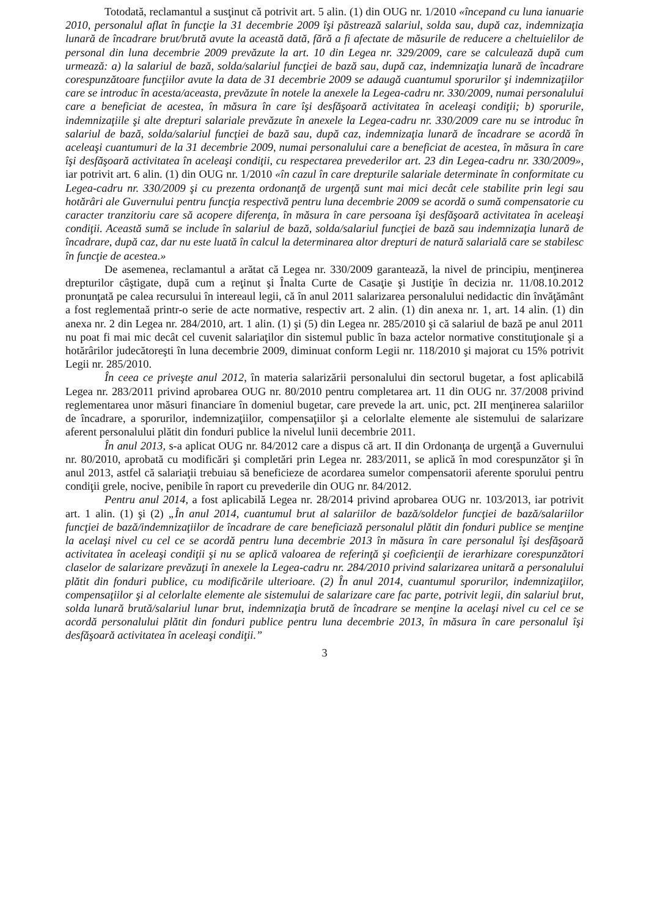Totodată, reclamantul a susţinut că potrivit art. 5 alin. (1) din OUG nr. 1/2010 «începand cu luna ianuarie 2010, personalul aflat în funcţie la 31 decembrie 2009 îşi păstrează salariul, solda sau, după caz, indemnizaţia lunară de încadrare brut/brută avute la această dată, fără a fi afectate de măsurile de reducere a cheltuielilor de personal din luna decembrie 2009 prevăzute la art. 10 din Legea nr. 329/2009, care se calculează după cum urmează: a) la salariul de bază, solda/salariul funcţiei de bază sau, după caz, indemnizaţia lunară de încadrare corespunzătoare funcţiilor avute la data de 31 decembrie 2009 se adaugă cuantumul sporurilor şi indemnizaţiilor care se introduc în acesta/aceasta, prevăzute în notele la anexele la Legea-cadru nr. 330/2009, numai personalului care a beneficiat de acestea, în măsura în care îşi desfăşoară activitatea în aceleaşi condiţii; b) sporurile, indemnizaţiile şi alte drepturi salariale prevăzute în anexele la Legea-cadru nr. 330/2009 care nu se introduc în salariul de bază, solda/salariul funcţiei de bază sau, după caz, indemnizaţia lunară de încadrare se acordă în aceleaşi cuantumuri de la 31 decembrie 2009, numai personalului care a beneficiat de acestea, în măsura în care îşi desfăşoară activitatea în aceleaşi condiţii, cu respectarea prevederilor art. 23 din Legea-cadru nr. 330/2009», iar potrivit art. 6 alin. (1) din OUG nr. 1/2010 «în cazul în care drepturile salariale determinate în conformitate cu Legea-cadru nr. 330/2009 şi cu prezenta ordonanţă de urgenţă sunt mai mici decât cele stabilite prin legi sau hotărâri ale Guvernului pentru funcţia respectivă pentru luna decembrie 2009 se acordă o sumă compensatorie cu caracter tranzitoriu care să acopere diferenţa, în măsura în care persoana îşi desfăşoară activitatea în aceleaşi condiţii. Această sumă se include în salariul de bază, solda/salariul funcţiei de bază sau indemnizaţia lunară de încadrare, după caz, dar nu este luată în calcul la determinarea altor drepturi de natură salarială care se stabilesc în funcţie de acestea.»
De asemenea, reclamantul a arătat că Legea nr. 330/2009 garantează, la nivel de principiu, menţinerea drepturilor câştigate, după cum a reţinut şi Înalta Curte de Casaţie şi Justiţie în decizia nr. 11/08.10.2012 pronunţată pe calea recursului în intereaul legii, că în anul 2011 salarizarea personalului nedidactic din învăţământ a fost reglementaă printr-o serie de acte normative, respectiv art. 2 alin. (1) din anexa nr. 1, art. 14 alin. (1) din anexa nr. 2 din Legea nr. 284/2010, art. 1 alin. (1) şi (5) din Legea nr. 285/2010 şi că salariul de bază pe anul 2011 nu poat fi mai mic decât cel cuvenit salariaţilor din sistemul public în baza actelor normative constituţionale şi a hotărârilor judecătoreşti în luna decembrie 2009, diminuat conform Legii nr. 118/2010 şi majorat cu 15% potrivit Legii nr. 285/2010.
În ceea ce priveşte anul 2012, în materia salarizării personalului din sectorul bugetar, a fost aplicabilă Legea nr. 283/2011 privind aprobarea OUG nr. 80/2010 pentru completarea art. 11 din OUG nr. 37/2008 privind reglementarea unor măsuri financiare în domeniul bugetar, care prevede la art. unic, pct. 2II menţinerea salariilor de încadrare, a sporurilor, indemnizaţiilor, compensaţiilor şi a celorlalte elemente ale sistemului de salarizare aferent personalului plătit din fonduri publice la nivelul lunii decembrie 2011.
În anul 2013, s-a aplicat OUG nr. 84/2012 care a dispus că art. II din Ordonanţa de urgenţă a Guvernului nr. 80/2010, aprobată cu modificări şi completări prin Legea nr. 283/2011, se aplică în mod corespunzător şi în anul 2013, astfel că salariaţii trebuiau să beneficieze de acordarea sumelor compensatorii aferente sporului pentru condiţii grele, nocive, penibile în raport cu prevederile din OUG nr. 84/2012.
Pentru anul 2014, a fost aplicabilă Legea nr. 28/2014 privind aprobarea OUG nr. 103/2013, iar potrivit art. 1 alin. (1) şi (2) „În anul 2014, cuantumul brut al salariilor de bază/soldelor funcţiei de bază/salariilor funcţiei de bază/indemnizaţiilor de încadrare de care beneficiază personalul plătit din fonduri publice se menţine la acelaşi nivel cu cel ce se acordă pentru luna decembrie 2013 în măsura în care personalul îşi desfăşoară activitatea în aceleaşi condiţii şi nu se aplică valoarea de referinţă şi coeficienţii de ierarhizare corespunzători claselor de salarizare prevăzuţi în anexele la Legea-cadru nr. 284/2010 privind salarizarea unitară a personalului plătit din fonduri publice, cu modificările ulterioare. (2) În anul 2014, cuantumul sporurilor, indemnizaţiilor, compensaţiilor şi al celorlalte elemente ale sistemului de salarizare care fac parte, potrivit legii, din salariul brut, solda lunară brută/salariul lunar brut, indemnizaţia brută de încadrare se menţine la acelaşi nivel cu cel ce se acordă personalului plătit din fonduri publice pentru luna decembrie 2013, în măsura în care personalul îşi desfăşoară activitatea în aceleaşi condiţii.”
3